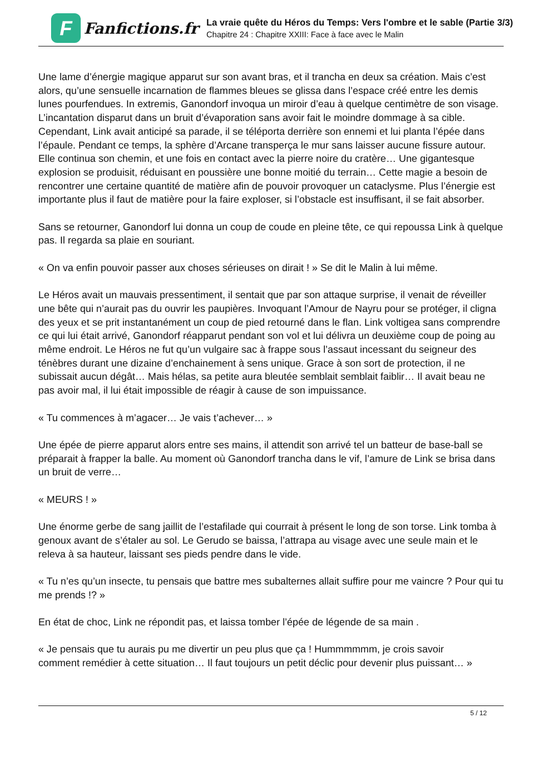F
Fanfictions.fr
La vraie quête du Héros du Temps: Vers l'ombre et le sable (Partie 3/3)
Chapitre 24 : Chapitre XXIII: Face à face avec le Malin
Une lame d’énergie magique apparut sur son avant bras, et il trancha en deux sa création. Mais c’est alors, qu’une sensuelle incarnation de flammes bleues se glissa dans l’espace créé entre les demis lunes pourfendues. In extremis, Ganondorf invoqua un miroir d’eau à quelque centimètre de son visage. L’incantation disparut dans un bruit d’évaporation sans avoir fait le moindre dommage à sa cible. Cependant, Link avait anticipé sa parade, il se téléporta derrière son ennemi et lui planta l’épée dans l’épaule. Pendant ce temps, la sphère d’Arcane transperça le mur sans laisser aucune fissure autour. Elle continua son chemin, et une fois en contact avec la pierre noire du cratère… Une gigantesque explosion se produisit, réduisant en poussière une bonne moitié du terrain… Cette magie a besoin de rencontrer une certaine quantité de matière afin de pouvoir provoquer un cataclysme. Plus l’énergie est importante plus il faut de matière pour la faire exploser, si l’obstacle est insuffisant, il se fait absorber.
Sans se retourner, Ganondorf lui donna un coup de coude en pleine tête, ce qui repoussa Link à quelque pas. Il regarda sa plaie en souriant.
« On va enfin pouvoir passer aux choses sérieuses on dirait ! » Se dit le Malin à lui même.
Le Héros avait un mauvais pressentiment, il sentait que par son attaque surprise, il venait de réveiller une bête qui n’aurait pas du ouvrir les paupières. Invoquant l’Amour de Nayru pour se protéger, il cligna des yeux et se prit instantanément un coup de pied retourné dans le flan. Link voltigea sans comprendre ce qui lui était arrivé, Ganondorf réapparut pendant son vol et lui délivra un deuxième coup de poing au même endroit. Le Héros ne fut qu’un vulgaire sac à frappe sous l’assaut incessant du seigneur des ténèbres durant une dizaine d’enchainement à sens unique. Grace à son sort de protection, il ne subissait aucun dégât… Mais hélas, sa petite aura bleutée semblait semblait faiblir… Il avait beau ne pas avoir mal, il lui était impossible de réagir à cause de son impuissance.
« Tu commences à m’agacer… Je vais t’achever… »
Une épée de pierre apparut alors entre ses mains, il attendit son arrivé tel un batteur de base-ball se préparait à frapper la balle. Au moment où Ganondorf trancha dans le vif, l’amure de Link se brisa dans un bruit de verre…
« MEURS ! »
Une énorme gerbe de sang jaillit de l’estafilade qui courrait à présent le long de son torse. Link tomba à genoux avant de s’étaler au sol. Le Gerudo se baissa, l’attrapa au visage avec une seule main et le releva à sa hauteur, laissant ses pieds pendre dans le vide.
« Tu n’es qu’un insecte, tu pensais que battre mes subalternes allait suffire pour me vaincre ? Pour qui tu me prends !? »
En état de choc, Link ne répondit pas, et laissa tomber l’épée de légende de sa main .
« Je pensais que tu aurais pu me divertir un peu plus que ça ! Hummmmmm, je crois savoir
comment remédier à cette situation… Il faut toujours un petit déclic pour devenir plus puissant… »
5 / 12